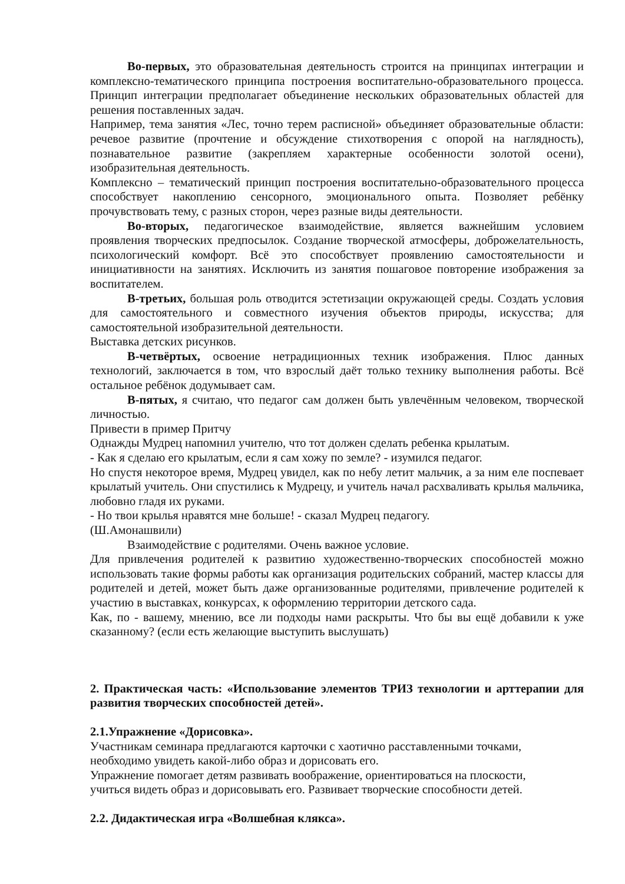Во-первых, это образовательная деятельность строится на принципах интеграции и комплексно-тематического принципа построения воспитательно-образовательного процесса. Принцип интеграции предполагает объединение нескольких образовательных областей для решения поставленных задач.
Например, тема занятия «Лес, точно терем расписной» объединяет образовательные области: речевое развитие (прочтение и обсуждение стихотворения с опорой на наглядность), познавательное развитие (закрепляем характерные особенности золотой осени), изобразительная деятельность.
Комплексно – тематический принцип построения воспитательно-образовательного процесса способствует накоплению сенсорного, эмоционального опыта. Позволяет ребёнку прочувствовать тему, с разных сторон, через разные виды деятельности.
Во-вторых, педагогическое взаимодействие, является важнейшим условием проявления творческих предпосылок. Создание творческой атмосферы, доброжелательность, психологический комфорт. Всё это способствует проявлению самостоятельности и инициативности на занятиях. Исключить из занятия пошаговое повторение изображения за воспитателем.
В-третьих, большая роль отводится эстетизации окружающей среды. Создать условия для самостоятельного и совместного изучения объектов природы, искусства; для самостоятельной изобразительной деятельности.
Выставка детских рисунков.
В-четвёртых, освоение нетрадиционных техник изображения. Плюс данных технологий, заключается в том, что взрослый даёт только технику выполнения работы. Всё остальное ребёнок додумывает сам.
В-пятых, я считаю, что педагог сам должен быть увлечённым человеком, творческой личностью.
Привести в пример Притчу
Однажды Мудрец напомнил учителю, что тот должен сделать ребенка крылатым.
- Как я сделаю его крылатым, если я сам хожу по земле? - изумился педагог.
Но спустя некоторое время, Мудрец увидел, как по небу летит мальчик, а за ним еле поспевает крылатый учитель. Они спустились к Мудрецу, и учитель начал расхваливать крылья мальчика, любовно гладя их руками.
- Но твои крылья нравятся мне больше! - сказал Мудрец педагогу.
(Ш.Амонашвили)
Взаимодействие с родителями. Очень важное условие.
Для привлечения родителей к развитию художественно-творческих способностей можно использовать такие формы работы как организация родительских собраний, мастер классы для родителей и детей, может быть даже организованные родителями, привлечение родителей к участию в выставках, конкурсах, к оформлению территории детского сада.
Как, по - вашему, мнению, все ли подходы нами раскрыты. Что бы вы ещё добавили к уже сказанному? (если есть желающие выступить выслушать)
2. Практическая часть: «Использование элементов ТРИЗ технологии и арттерапии для развития творческих способностей детей».
2.1.Упражнение «Дорисовка».
Участникам семинара предлагаются карточки с хаотично расставленными точками,
необходимо увидеть какой-либо образ и дорисовать его.
Упражнение помогает детям развивать воображение, ориентироваться на плоскости,
учиться видеть образ и дорисовывать его. Развивает творческие способности детей.
2.2. Дидактическая игра «Волшебная клякса».